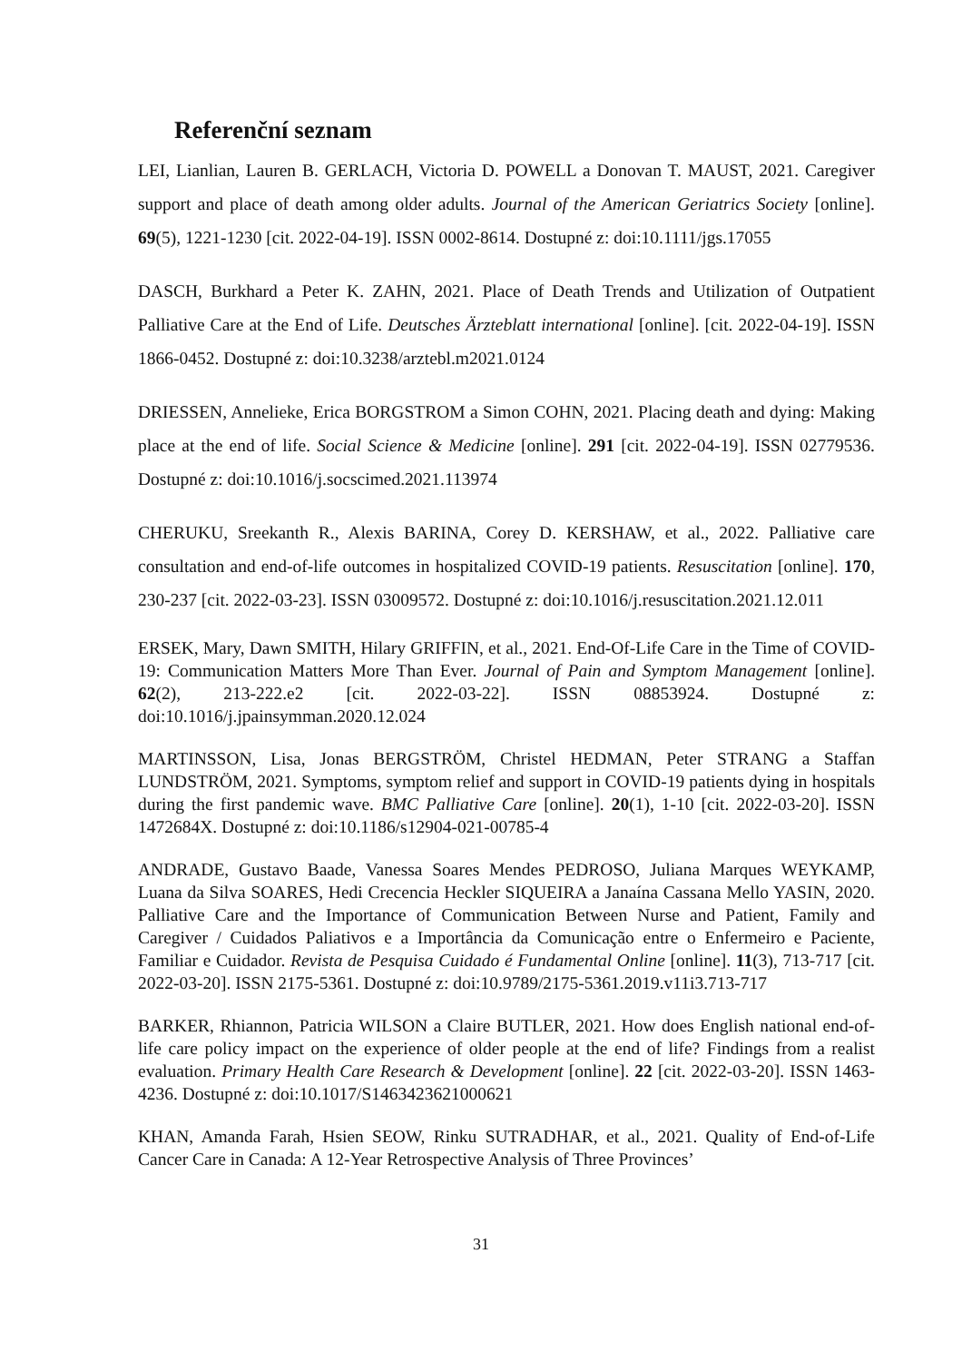Referenční seznam
LEI, Lianlian, Lauren B. GERLACH, Victoria D. POWELL a Donovan T. MAUST, 2021. Caregiver support and place of death among older adults. Journal of the American Geriatrics Society [online]. 69(5), 1221-1230 [cit. 2022-04-19]. ISSN 0002-8614. Dostupné z: doi:10.1111/jgs.17055
DASCH, Burkhard a Peter K. ZAHN, 2021. Place of Death Trends and Utilization of Outpatient Palliative Care at the End of Life. Deutsches Ärzteblatt international [online]. [cit. 2022-04-19]. ISSN 1866-0452. Dostupné z: doi:10.3238/arztebl.m2021.0124
DRIESSEN, Annelieke, Erica BORGSTROM a Simon COHN, 2021. Placing death and dying: Making place at the end of life. Social Science & Medicine [online]. 291 [cit. 2022-04-19]. ISSN 02779536. Dostupné z: doi:10.1016/j.socscimed.2021.113974
CHERUKU, Sreekanth R., Alexis BARINA, Corey D. KERSHAW, et al., 2022. Palliative care consultation and end-of-life outcomes in hospitalized COVID-19 patients. Resuscitation [online]. 170, 230-237 [cit. 2022-03-23]. ISSN 03009572. Dostupné z: doi:10.1016/j.resuscitation.2021.12.011
ERSEK, Mary, Dawn SMITH, Hilary GRIFFIN, et al., 2021. End-Of-Life Care in the Time of COVID-19: Communication Matters More Than Ever. Journal of Pain and Symptom Management [online]. 62(2), 213-222.e2 [cit. 2022-03-22]. ISSN 08853924. Dostupné z: doi:10.1016/j.jpainsymman.2020.12.024
MARTINSSON, Lisa, Jonas BERGSTRÖM, Christel HEDMAN, Peter STRANG a Staffan LUNDSTRÖM, 2021. Symptoms, symptom relief and support in COVID-19 patients dying in hospitals during the first pandemic wave. BMC Palliative Care [online]. 20(1), 1-10 [cit. 2022-03-20]. ISSN 1472684X. Dostupné z: doi:10.1186/s12904-021-00785-4
ANDRADE, Gustavo Baade, Vanessa Soares Mendes PEDROSO, Juliana Marques WEYKAMP, Luana da Silva SOARES, Hedi Crecencia Heckler SIQUEIRA a Janaína Cassana Mello YASIN, 2020. Palliative Care and the Importance of Communication Between Nurse and Patient, Family and Caregiver / Cuidados Paliativos e a Importância da Comunicação entre o Enfermeiro e Paciente, Familiar e Cuidador. Revista de Pesquisa Cuidado é Fundamental Online [online]. 11(3), 713-717 [cit. 2022-03-20]. ISSN 2175-5361. Dostupné z: doi:10.9789/2175-5361.2019.v11i3.713-717
BARKER, Rhiannon, Patricia WILSON a Claire BUTLER, 2021. How does English national end-of-life care policy impact on the experience of older people at the end of life? Findings from a realist evaluation. Primary Health Care Research & Development [online]. 22 [cit. 2022-03-20]. ISSN 1463-4236. Dostupné z: doi:10.1017/S1463423621000621
KHAN, Amanda Farah, Hsien SEOW, Rinku SUTRADHAR, et al., 2021. Quality of End-of-Life Cancer Care in Canada: A 12-Year Retrospective Analysis of Three Provinces’
31